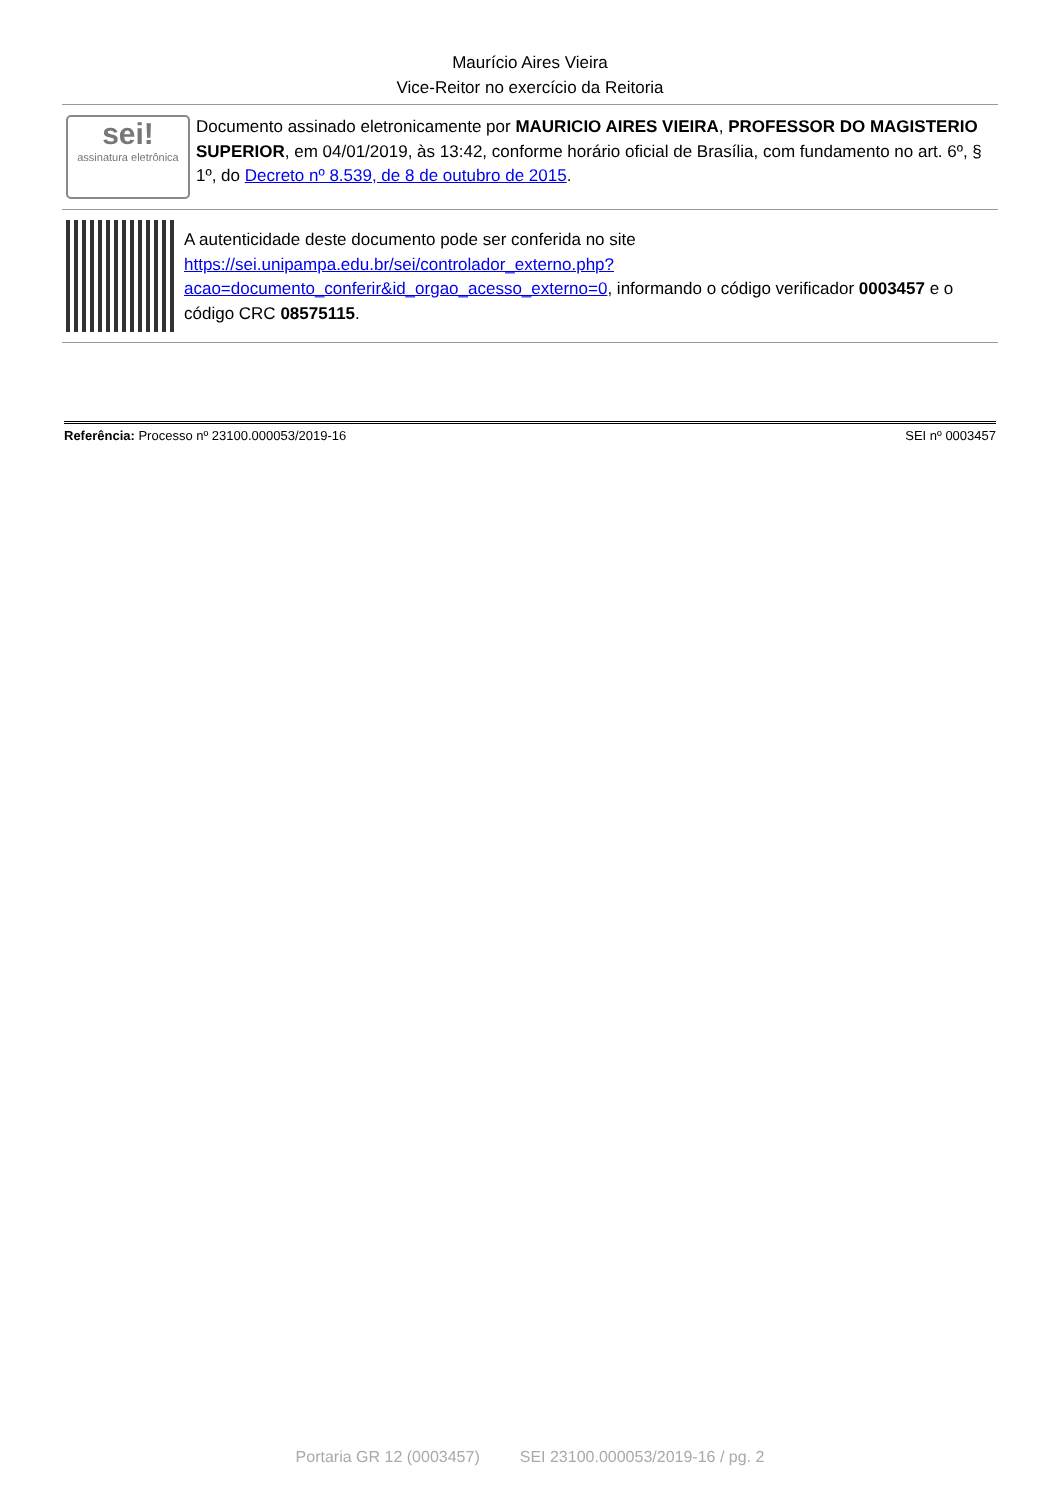Maurício Aires Vieira
Vice-Reitor no exercício da Reitoria
sei!
assinatura eletrônica
Documento assinado eletronicamente por MAURICIO AIRES VIEIRA, PROFESSOR DO MAGISTERIO SUPERIOR, em 04/01/2019, às 13:42, conforme horário oficial de Brasília, com fundamento no art. 6º, § 1º, do Decreto nº 8.539, de 8 de outubro de 2015.
A autenticidade deste documento pode ser conferida no site https://sei.unipampa.edu.br/sei/controlador_externo.php?acao=documento_conferir&id_orgao_acesso_externo=0, informando o código verificador 0003457 e o código CRC 08575115.
Referência: Processo nº 23100.000053/2019-16 SEI nº 0003457
Portaria GR 12 (0003457) SEI 23100.000053/2019-16 / pg. 2